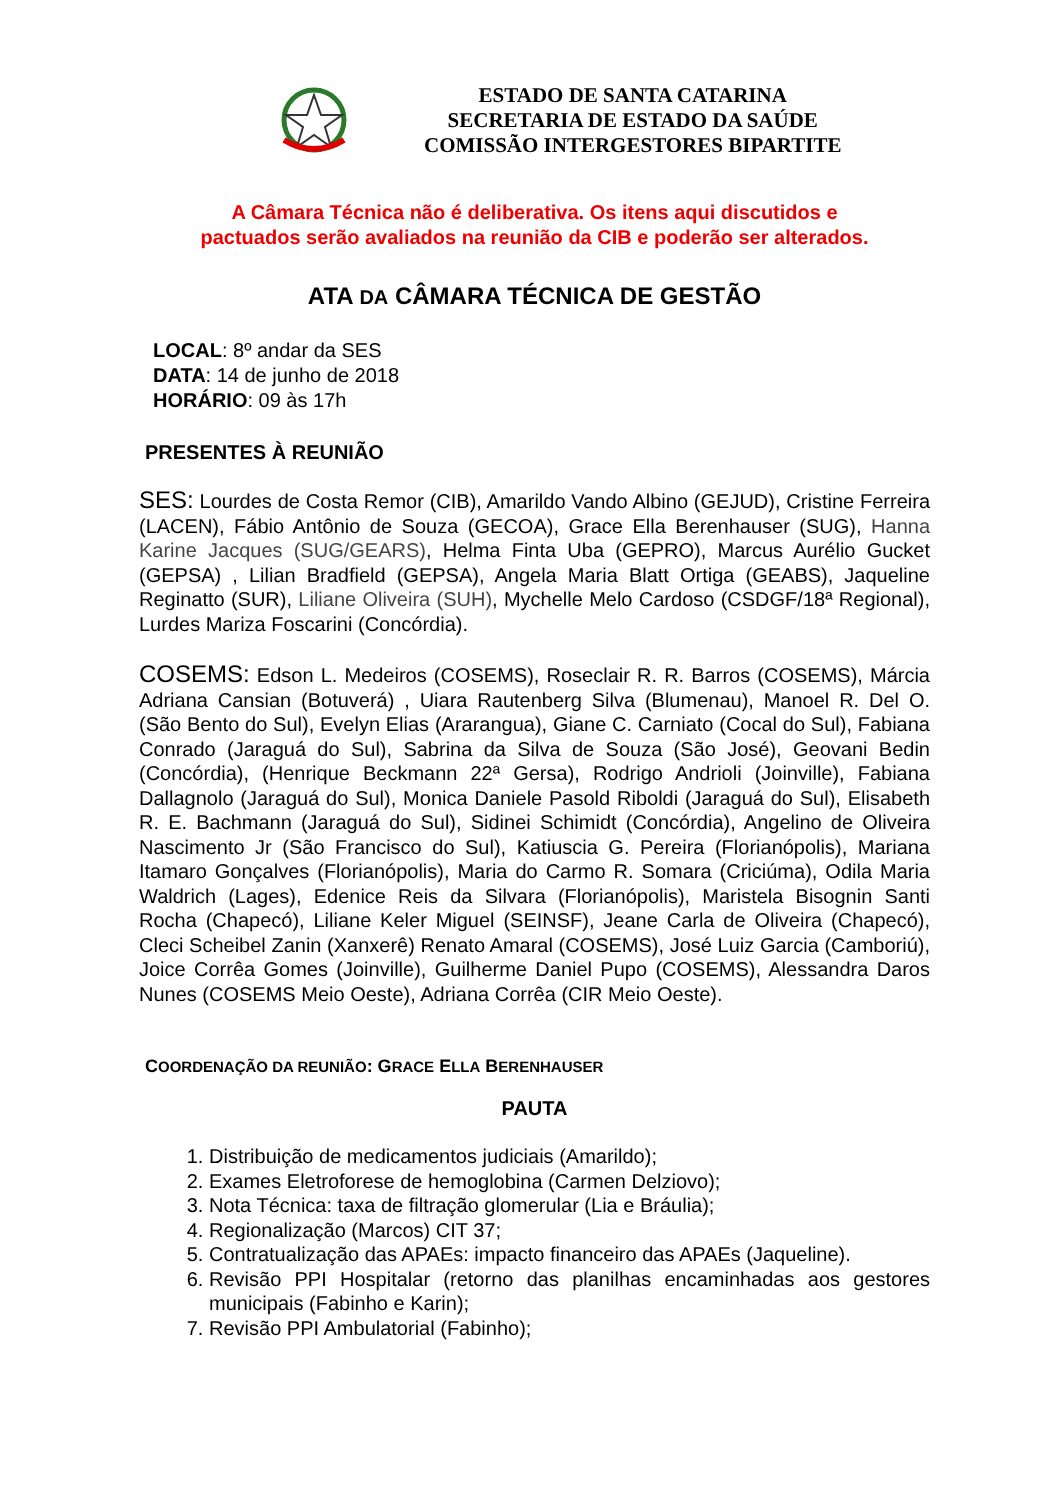ESTADO DE SANTA CATARINA
SECRETARIA DE ESTADO DA SAÚDE
COMISSÃO INTERGESTORES BIPARTITE
A Câmara Técnica não é deliberativa. Os itens aqui discutidos e
pactuados serão avaliados na reunião da CIB e poderão ser alterados.
ATA DA CÂMARA TÉCNICA DE GESTÃO
LOCAL: 8º andar da SES
DATA: 14 de junho de 2018
HORÁRIO: 09 às 17h
PRESENTES À REUNIÃO
SES: Lourdes de Costa Remor (CIB), Amarildo Vando Albino (GEJUD), Cristine Ferreira (LACEN), Fábio Antônio de Souza (GECOA), Grace Ella Berenhauser (SUG), Hanna Karine Jacques (SUG/GEARS), Helma Finta Uba (GEPRO), Marcus Aurélio Gucket (GEPSA) , Lilian Bradfield (GEPSA), Angela Maria Blatt Ortiga (GEABS), Jaqueline Reginatto (SUR), Liliane Oliveira (SUH), Mychelle Melo Cardoso (CSDGF/18ª Regional), Lurdes Mariza Foscarini (Concórdia).
COSEMS: Edson L. Medeiros (COSEMS), Roseclair R. R. Barros (COSEMS), Márcia Adriana Cansian (Botuverá) , Uiara Rautenberg Silva (Blumenau), Manoel R. Del O. (São Bento do Sul), Evelyn Elias (Ararangua), Giane C. Carniato (Cocal do Sul), Fabiana Conrado (Jaraguá do Sul), Sabrina da Silva de Souza (São José), Geovani Bedin (Concórdia), (Henrique Beckmann 22ª Gersa), Rodrigo Andrioli (Joinville), Fabiana Dallagnolo (Jaraguá do Sul), Monica Daniele Pasold Riboldi (Jaraguá do Sul), Elisabeth R. E. Bachmann (Jaraguá do Sul), Sidinei Schimidt (Concórdia), Angelino de Oliveira Nascimento Jr (São Francisco do Sul), Katiuscia G. Pereira (Florianópolis), Mariana Itamaro Gonçalves (Florianópolis), Maria do Carmo R. Somara (Criciúma), Odila Maria Waldrich (Lages), Edenice Reis da Silvara (Florianópolis), Maristela Bisognin Santi Rocha (Chapecó), Liliane Keler Miguel (SEINSF), Jeane Carla de Oliveira (Chapecó), Cleci Scheibel Zanin (Xanxerê) Renato Amaral (COSEMS), José Luiz Garcia (Camboriú), Joice Corrêa Gomes (Joinville), Guilherme Daniel Pupo (COSEMS), Alessandra Daros Nunes (COSEMS Meio Oeste), Adriana Corrêa (CIR Meio Oeste).
COORDENAÇÃO DA REUNIÃO: GRACE ELLA BERENHAUSER
PAUTA
1. Distribuição de medicamentos judiciais (Amarildo);
2. Exames Eletroforese de hemoglobina (Carmen Delziovo);
3. Nota Técnica: taxa de filtração glomerular (Lia e Bráulia);
4. Regionalização (Marcos) CIT 37;
5. Contratualização das APAEs: impacto financeiro das APAEs (Jaqueline).
6. Revisão PPI Hospitalar (retorno das planilhas encaminhadas aos gestores municipais (Fabinho e Karin);
7. Revisão PPI Ambulatorial (Fabinho);